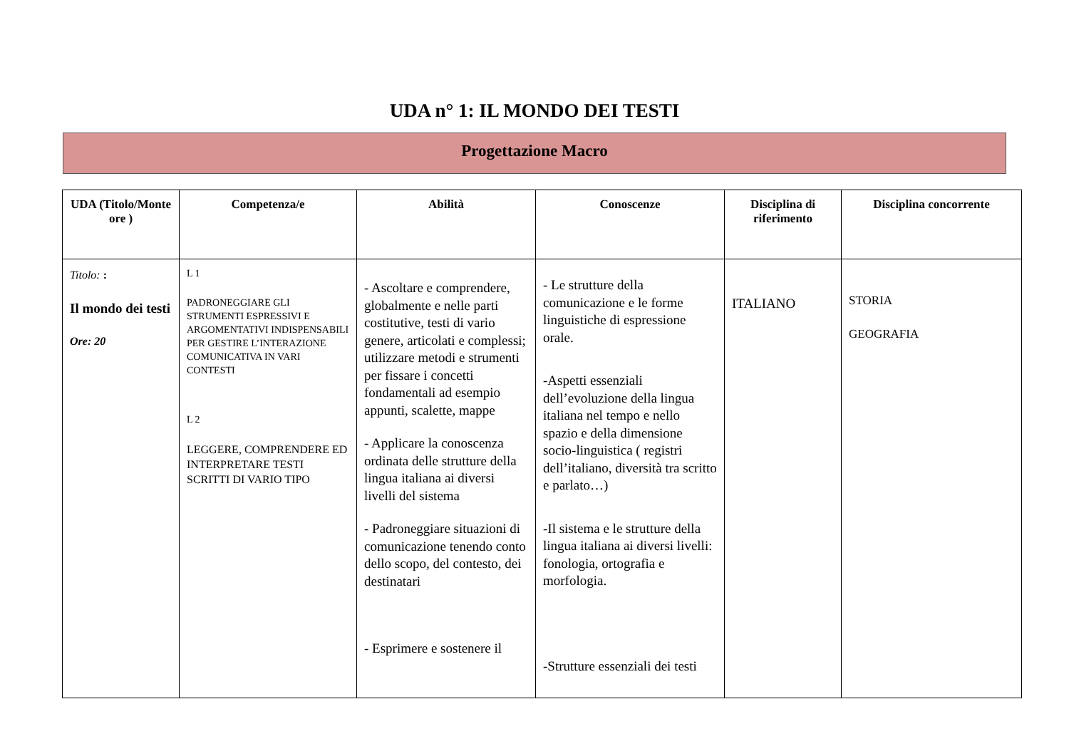UDA n° 1: IL MONDO DEI TESTI
Progettazione Macro
| UDA (Titolo/Monte ore ) | Competenza/e | Abilità | Conoscenze | Disciplina di riferimento | Disciplina concorrente |
| --- | --- | --- | --- | --- | --- |
| Titolo: : Il mondo dei testi Ore: 20 | L 1 PADRONEGGIARE GLI STRUMENTI ESPRESSIVI E ARGOMENTATIVI INDISPENSABILI PER GESTIRE L’INTERAZIONE COMUNICATIVA IN VARI CONTESTI L 2 LEGGERE, COMPRENDERE ED INTERPRETARE TESTI SCRITTI DI VARIO TIPO | - Ascoltare e comprendere, globalmente e nelle parti costitutive, testi di vario genere, articolati e complessi; utilizzare metodi e strumenti per fissare i concetti fondamentali ad esempio appunti, scalette, mappe - Applicare la conoscenza ordinata delle strutture della lingua italiana ai diversi livelli del sistema - Padroneggiare situazioni di comunicazione tenendo conto dello scopo, del contesto, dei destinatari - Esprimere e sostenere il | - Le strutture della comunicazione e le forme linguistiche di espressione orale. -Aspetti essenziali dell’evoluzione della lingua italiana nel tempo e nello spazio e della dimensione socio-linguistica ( registri dell’italiano, diversità tra scritto e parlato…) -Il sistema e le strutture della lingua italiana ai diversi livelli: fonologia, ortografia e morfologia. -Strutture essenziali dei testi | ITALIANO | STORIA GEOGRAFIA |